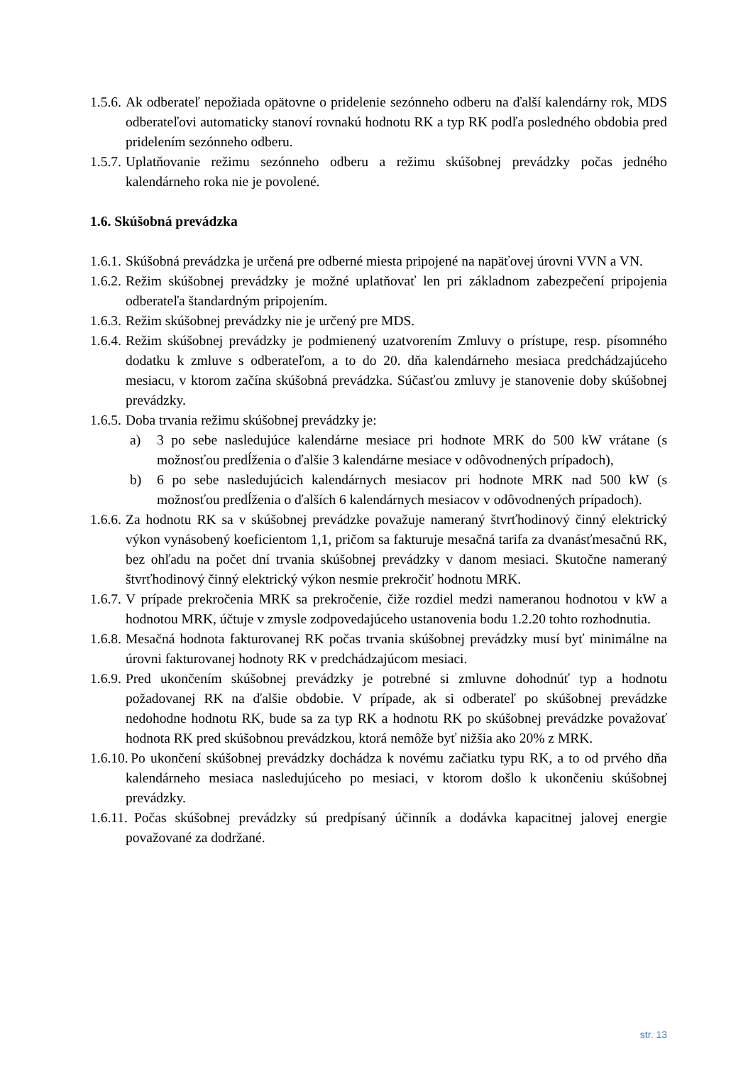1.5.6.
Ak odberateľ nepožiada opätovne o pridelenie sezónneho odberu na ďalší kalendárny rok, MDS odberateľovi automaticky stanoví rovnakú hodnotu RK a typ RK podľa posledného obdobia pred pridelením sezónneho odberu.
1.5.7.
Uplatňovanie režimu sezónneho odberu a režimu skúšobnej prevádzky počas jedného kalendárneho roka nie je povolené.
1.6. Skúšobná prevádzka
1.6.1.
Skúšobná prevádzka je určená pre odberné miesta pripojené na napäťovej úrovni VVN a VN.
1.6.2.
Režim skúšobnej prevádzky je možné uplatňovať len pri základnom zabezpečení pripojenia odberateľa štandardným pripojením.
1.6.3.
Režim skúšobnej prevádzky nie je určený pre MDS.
1.6.4.
Režim skúšobnej prevádzky je podmienený uzatvorením Zmluvy o prístupe, resp. písomného dodatku k zmluve s odberateľom, a to do 20. dňa kalendárneho mesiaca predchádzajúceho mesiacu, v ktorom začína skúšobná prevádzka. Súčasťou zmluvy je stanovenie doby skúšobnej prevádzky.
1.6.5.
Doba trvania režimu skúšobnej prevádzky je:
a) 3 po sebe nasledujúce kalendárne mesiace pri hodnote MRK do 500 kW vrátane (s možnosťou predĺženia o ďalšie 3 kalendárne mesiace v odôvodnených prípadoch),
b) 6 po sebe nasledujúcich kalendárnych mesiacov pri hodnote MRK nad 500 kW (s možnosťou predĺženia o ďalších 6 kalendárnych mesiacov v odôvodnených prípadoch).
1.6.6.
Za hodnotu RK sa v skúšobnej prevádzke považuje nameraný štvrťhodinový činný elektrický výkon vynásobený koeficientom 1,1, pričom sa fakturuje mesačná tarifa za dvanásťmesačnú RK, bez ohľadu na počet dní trvania skúšobnej prevádzky v danom mesiaci. Skutočne nameraný štvrťhodinový činný elektrický výkon nesmie prekročiť hodnotu MRK.
1.6.7.
V prípade prekročenia MRK sa prekročenie, čiže rozdiel medzi nameranou hodnotou v kW a hodnotou MRK, účtuje v zmysle zodpovedajúceho ustanovenia bodu 1.2.20 tohto rozhodnutia.
1.6.8.
Mesačná hodnota fakturovanej RK počas trvania skúšobnej prevádzky musí byť minimálne na úrovni fakturovanej hodnoty RK v predchádzajúcom mesiaci.
1.6.9.
Pred ukončením skúšobnej prevádzky je potrebné si zmluvne dohodnúť typ a hodnotu požadovanej RK na ďalšie obdobie. V prípade, ak si odberateľ po skúšobnej prevádzke nedohodne hodnotu RK, bude sa za typ RK a hodnotu RK po skúšobnej prevádzke považovať hodnota RK pred skúšobnou prevádzkou, ktorá nemôže byť nižšia ako 20% z MRK.
1.6.10.
Po ukončení skúšobnej prevádzky dochádza k novému začiatku typu RK, a to od prvého dňa kalendárneho mesiaca nasledujúceho po mesiaci, v ktorom došlo k ukončeniu skúšobnej prevádzky.
1.6.11.
Počas skúšobnej prevádzky sú predpísaný účinník a dodávka kapacitnej jalovej energie považované za dodržané.
str. 13